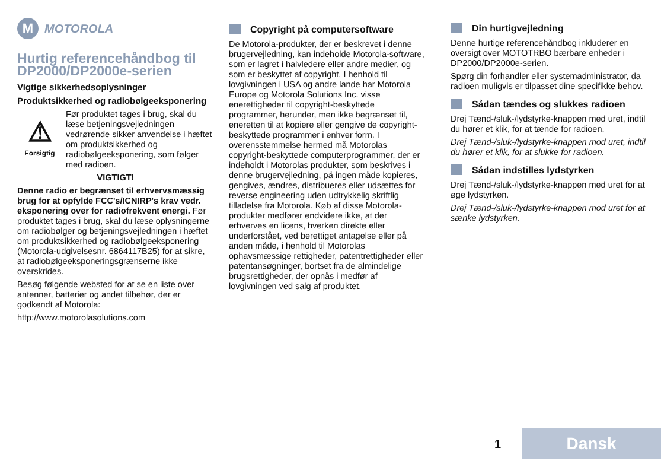M MOTOROLA
Hurtig referencehåndbog til DP2000/DP2000e-serien
Vigtige sikkerhedsoplysninger
Produktsikkerhed og radiobølgeeksponering
⚠
Forsigtig
Før produktet tages i brug, skal du læse betjeningsvejledningen vedrørende sikker anvendelse i hæftet om produktsikkerhed og radiobølgeeksponering, som følger med radioen.
VIGTIGT!
Denne radio er begrænset til erhvervsmæssig brug for at opfylde FCC's/ICNIRP's krav vedr. eksponering over for radiofrekvent energi. Før produktet tages i brug, skal du læse oplysningerne om radiobølger og betjeningsvejledningen i hæftet om produktsikkerhed og radiobølgeeksponering (Motorola-udgivelsesnr. 6864117B25) for at sikre, at radiobølgeeksponeringsgrænserne ikke overskrides.
Besøg følgende websted for at se en liste over antenner, batterier og andet tilbehør, der er godkendt af Motorola:
http://www.motorolasolutions.com
Copyright på computersoftware
De Motorola-produkter, der er beskrevet i denne brugervejledning, kan indeholde Motorola-software, som er lagret i halvledere eller andre medier, og som er beskyttet af copyright. I henhold til lovgivningen i USA og andre lande har Motorola Europe og Motorola Solutions Inc. visse enerettigheder til copyright-beskyttede programmer, herunder, men ikke begrænset til, eneretten til at kopiere eller gengive de copyright-beskyttede programmer i enhver form. I overensstemmelse hermed må Motorolas copyright-beskyttede computerprogrammer, der er indeholdt i Motorolas produkter, som beskrives i denne brugervejledning, på ingen måde kopieres, gengives, ændres, distribueres eller udsættes for reverse engineering uden udtrykkelig skriftlig tilladelse fra Motorola. Køb af disse Motorola-produkter medfører endvidere ikke, at der erhverves en licens, hverken direkte eller underforstået, ved berettiget antagelse eller på anden måde, i henhold til Motorolas ophavsmæssige rettigheder, patentrettigheder eller patentansøgninger, bortset fra de almindelige brugsrettigheder, der opnås i medfør af lovgivningen ved salg af produktet.
Din hurtigvejledning
Denne hurtige referencehåndbog inkluderer en oversigt over MOTOTRBO bærbare enheder i DP2000/DP2000e-serien.
Spørg din forhandler eller systemadministrator, da radioen muligvis er tilpasset dine specifikke behov.
Sådan tændes og slukkes radioen
Drej Tænd-/sluk-/lydstyrke-knappen med uret, indtil du hører et klik, for at tænde for radioen.
Drej Tænd-/sluk-/lydstyrke-knappen mod uret, indtil du hører et klik, for at slukke for radioen.
Sådan indstilles lydstyrken
Drej Tænd-/sluk-/lydstyrke-knappen med uret for at øge lydstyrken.
Drej Tænd-/sluk-/lydstyrke-knappen mod uret for at sænke lydstyrken.
1
Dansk